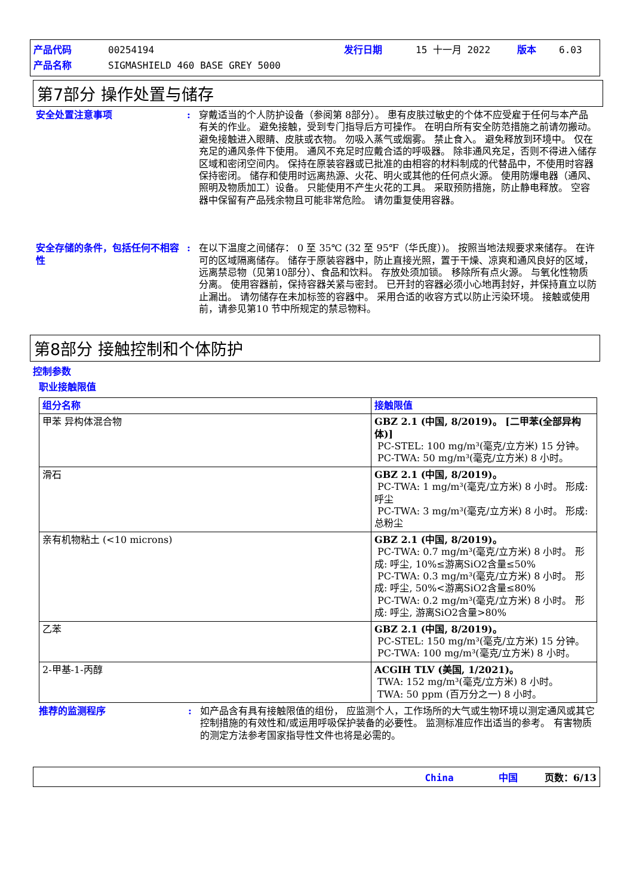| 产品代码 | 00254194 | 发行日期 | 15 十一月 2022 | 版本 | 6.03 |
| 产品名称 | SIGMASHIELD 460 BASE GREY 5000 | | | | |
第7部分 操作处置与储存
安全处置注意事项 : 穿戴适当的个人防护设备（参阅第 8部分）。 患有皮肤过敏史的个体不应受雇于任何与本产品有关的作业。 避免接触，受到专门指导后方可操作。 在明白所有安全防范措施之前请勿搬动。 避免接触进入眼睛、皮肤或衣物。 勿吸入蒸气或烟雾。 禁止食入。 避免释放到环境中。 仅在充足的通风条件下使用。 通风不充足时应戴合适的呼吸器。 除非通风充足，否则不得进入储存区域和密闭空间内。 保持在原装容器或已批准的由相容的材料制成的代替品中，不使用时容器保持密闭。 储存和使用时远离热源、火花、明火或其他的任何点火源。 使用防爆电器（通风、照明及物质加工）设备。 只能使用不产生火花的工具。 采取预防措施，防止静电释放。 空容器中保留有产品残余物且可能非常危险。 请勿重复使用容器。
安全存储的条件，包括任何不相容性
: 在以下温度之间储存： 0 至 35℃ (32 至 95℉（华氏度）)。 按照当地法规要求来储存。 在许可的区域隔离储存。 储存于原装容器中，防止直接光照，置于干燥、凉爽和通风良好的区域，远离禁忌物（见第10部分）、食品和饮料。 存放处须加锁。 移除所有点火源。 与氧化性物质分离。 使用容器前，保持容器关紧与密封。 已开封的容器必须小心地再封好，并保持直立以防止漏出。 请勿储存在未加标签的容器中。 采用合适的收容方式以防止污染环境。 接触或使用前，请参见第10 节中所规定的禁忌物料。
第8部分 接触控制和个体防护
控制参数
职业接触限值
| 组分名称 | 接触限值 |
| --- | --- |
| 甲苯 异构体混合物 | GBZ 2.1 (中国, 8/2019)。 [二甲苯(全部异构体)] PC-STEL: 100 mg/m³(毫克/立方米) 15 分钟。 PC-TWA: 50 mg/m³(毫克/立方米) 8 小时。 |
| 滑石 | GBZ 2.1 (中国, 8/2019)。 PC-TWA: 1 mg/m³(毫克/立方米) 8 小时。 形成: 呼尘 PC-TWA: 3 mg/m³(毫克/立方米) 8 小时。 形成: 总粉尘 |
| 亲有机物粘土 (<10 microns) | GBZ 2.1 (中国, 8/2019)。 PC-TWA: 0.7 mg/m³(毫克/立方米) 8 小时。 形成: 呼尘, 10%≤游离SiO2含量≤50% PC-TWA: 0.3 mg/m³(毫克/立方米) 8 小时。 形成: 呼尘, 50%<游离SiO2含量≤80% PC-TWA: 0.2 mg/m³(毫克/立方米) 8 小时。 形成: 呼尘, 游离SiO2含量>80% |
| 乙苯 | GBZ 2.1 (中国, 8/2019)。 PC-STEL: 150 mg/m³(毫克/立方米) 15 分钟。 PC-TWA: 100 mg/m³(毫克/立方米) 8 小时。 |
| 2-甲基-1-丙醇 | ACGIH TLV (美国, 1/2021)。 TWA: 152 mg/m³(毫克/立方米) 8 小时。 TWA: 50 ppm (百万分之一) 8 小时。 |
推荐的监测程序 : 如产品含有具有接触限值的组份， 应监测个人，工作场所的大气或生物环境以测定通风或其它控制措施的有效性和/或运用呼吸保护装备的必要性。 监测标准应作出适当的参考。 有害物质的测定方法参考国家指导性文件也将是必需的。
China 中国 页数：6/13